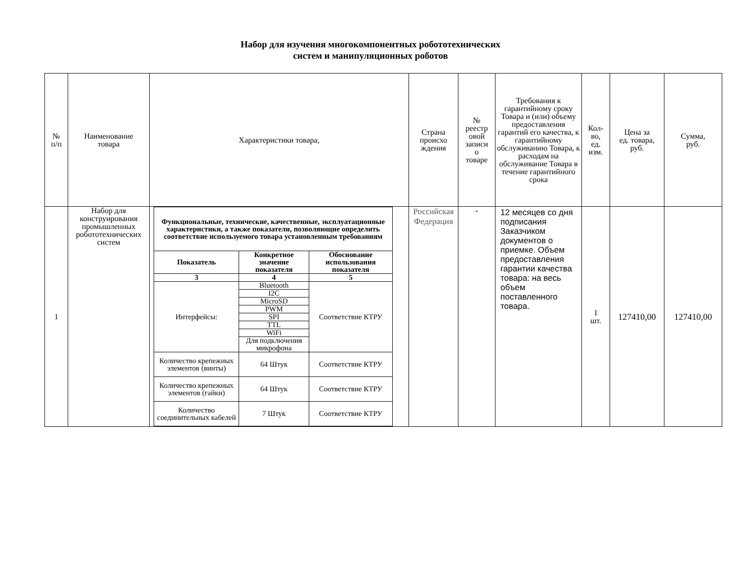Набор для изучения многокомпонентных робототехнических
систем и манипуляционных роботов
| № п/п | Наименование товара | Характеристики товара, | Страна происхо ждения | № реестр овой записи о товаре | Требования к гарантийному сроку Товара и (или) объему предоставления гарантий его качества, к гарантийному обслуживанию Товара, к расходам на обслуживание Товара в течение гарантийного срока | Кол- во, ед. изм. | Цена за ед. товара, руб. | Сумма, руб. |
| --- | --- | --- | --- | --- | --- | --- | --- | --- |
| 1 | Набор для конструирования промышленных робототехнических систем | / Функциональные, технические, качественные, эксплуатационные характеристики, а также показатели, позволяющие определить соответствие используемого товара установленным требованиям / / / / --- / --- / --- / / Показатель / Конкретное значение показателя / Обоснование использования показателя / / 3 / 4 / 5 / / Интерфейсы: / Bluetooth / Соответствие КТРУ / / / I2C / / / / MicroSD / / / / PWM / / / / SPI / / / / TTL / / / / WiFi / / / / Для подключения микрофона / / / Количество крепежных элементов (винты) / 64 Штук / Соответствие КТРУ / / Количество крепежных элементов (гайки) / 64 Штук / Соответствие КТРУ / / Количество соединительных кабелей / 7 Штук / Соответствие КТРУ / | Российская Федерация | - | 12 месяцев со дня подписания Заказчиком документов о приемке. Объем предоставления гарантии качества товара: на весь объем поставленного товара. | 1 шт. | 127410,00 | 127410,00 |